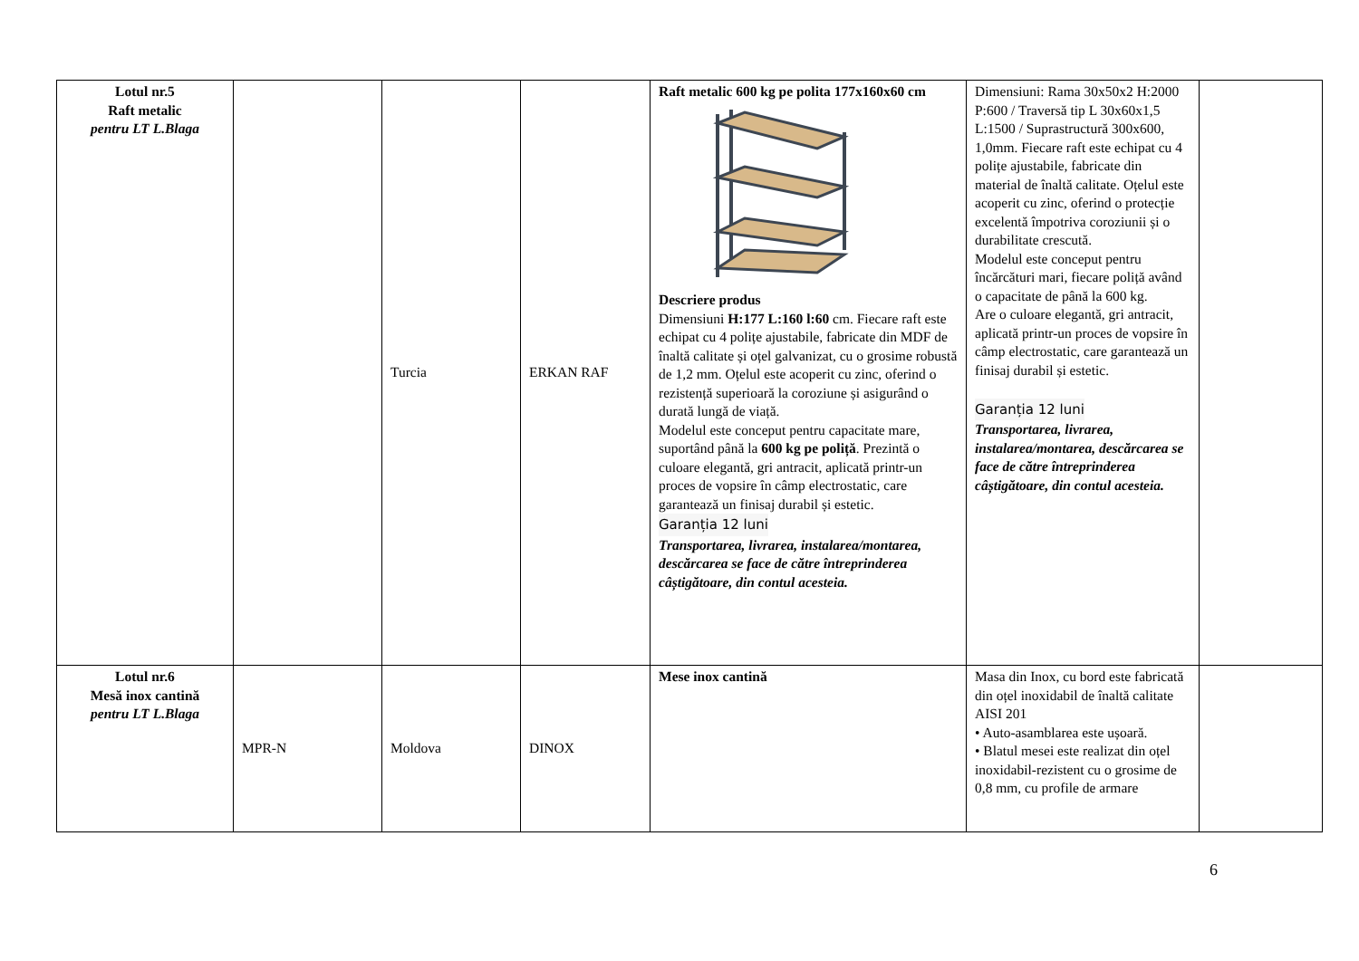| Lotul nr.5 Raft metalic pentru LT L.Blaga | | Turcia | ERKAN RAF | Raft metalic 600 kg pe polita 177x160x60 cm Descriere produs Dimensiuni H:177 L:160 l:60 cm. Fiecare raft este echipat cu 4 polițe ajustabile, fabricate din MDF de înaltă calitate și oțel galvanizat, cu o grosime robustă de 1,2 mm. Oțelul este acoperit cu zinc, oferind o rezistență superioară la coroziune și asigurând o durată lungă de viață. Modelul este conceput pentru capacitate mare, suportând până la 600 kg pe poliță . Prezintă o culoare elegantă, gri antracit, aplicată printr-un proces de vopsire în câmp electrostatic, care garantează un finisaj durabil și estetic. Garanția 12 luni Transportarea, livrarea, instalarea/montarea, descărcarea se face de către întreprinderea câștigătoare, din contul acesteia. | Dimensiuni: Rama 30x50x2 H:2000 P:600 / Traversă tip L 30x60x1,5 L:1500 / Suprastructură 300x600, 1,0mm. Fiecare raft este echipat cu 4 polițe ajustabile, fabricate din material de înaltă calitate. Oțelul este acoperit cu zinc, oferind o protecție excelentă împotriva coroziunii și o durabilitate crescută. Modelul este conceput pentru încărcături mari, fiecare poliță având o capacitate de până la 600 kg. Are o culoare elegantă, gri antracit, aplicată printr-un proces de vopsire în câmp electrostatic, care garantează un finisaj durabil și estetic. Garanția 12 luni Transportarea, livrarea, instalarea/montarea, descărcarea se face de către întreprinderea câștigătoare, din contul acesteia. | |
| Lotul nr.6 Mesă inox cantină pentru LT L.Blaga | MPR-N | Moldova | DINOX | Mese inox cantină | Masa din Inox, cu bord este fabricată din oțel inoxidabil de înaltă calitate AISI 201 • Auto-asamblarea este ușoară. • Blatul mesei este realizat din oțel inoxidabil-rezistent cu o grosime de 0,8 mm, cu profile de armare | |
6